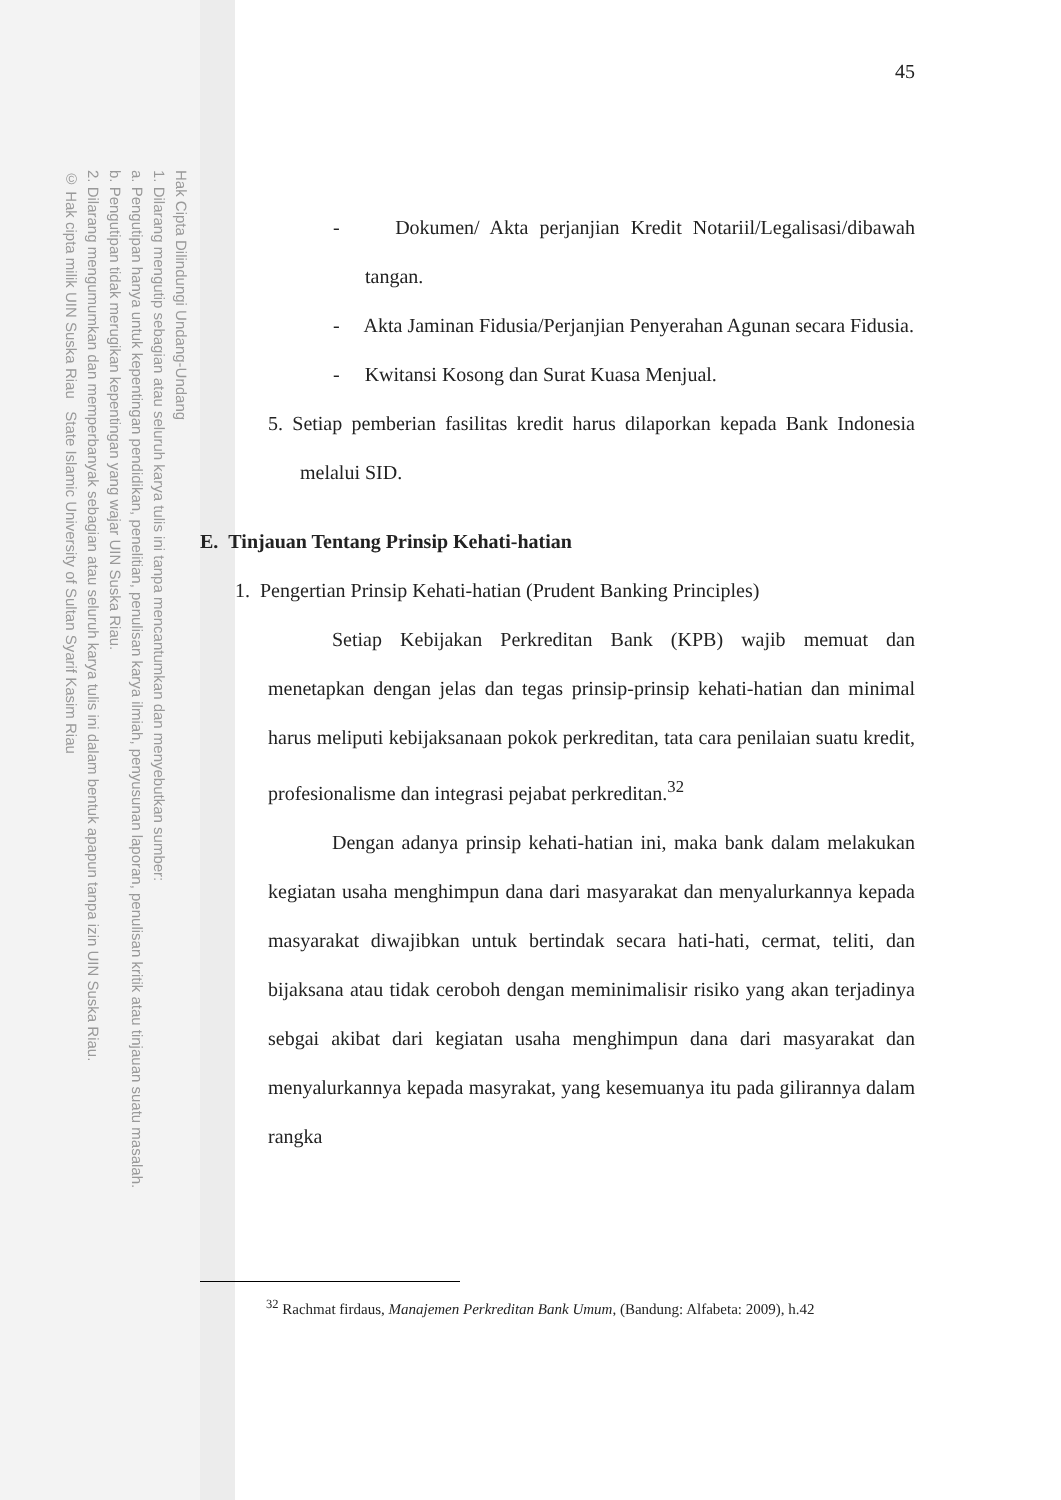Hak Cipta Dilindungi Undang-Undang
1. Dilarang mengutip sebagian atau seluruh karya tulis ini tanpa mencantumkan dan menyebutkan sumber:
a. Pengutipan hanya untuk kepentingan pendidikan, penelitian, penulisan karya ilmiah, penyusunan laporan, penulisan kritik atau tinjauan suatu masalah.
b. Pengutipan tidak merugikan kepentingan yang wajar UIN Suska Riau.
2. Dilarang mengumumkan dan memperbanyak sebagian atau seluruh karya tulis ini dalam bentuk apapun tanpa izin UIN Suska Riau.
© Hak cipta milik UIN Suska Riau State Islamic University of Sultan Syarif Kasim Riau
45
- Dokumen/ Akta perjanjian Kredit Notariil/Legalisasi/dibawah tangan.
- Akta Jaminan Fidusia/Perjanjian Penyerahan Agunan secara Fidusia.
- Kwitansi Kosong dan Surat Kuasa Menjual.
5. Setiap pemberian fasilitas kredit harus dilaporkan kepada Bank Indonesia melalui SID.
E. Tinjauan Tentang Prinsip Kehati-hatian
1. Pengertian Prinsip Kehati-hatian (Prudent Banking Principles)
Setiap Kebijakan Perkreditan Bank (KPB) wajib memuat dan menetapkan dengan jelas dan tegas prinsip-prinsip kehati-hatian dan minimal harus meliputi kebijaksanaan pokok perkreditan, tata cara penilaian suatu kredit, profesionalisme dan integrasi pejabat perkreditan.<sup>32</sup>
Dengan adanya prinsip kehati-hatian ini, maka bank dalam melakukan kegiatan usaha menghimpun dana dari masyarakat dan menyalurkannya kepada masyarakat diwajibkan untuk bertindak secara hati-hati, cermat, teliti, dan bijaksana atau tidak ceroboh dengan meminimalisir risiko yang akan terjadinya sebgai akibat dari kegiatan usaha menghimpun dana dari masyarakat dan menyalurkannya kepada masyrakat, yang kesemuanya itu pada gilirannya dalam rangka
<sup>32</sup> Rachmat firdaus, Manajemen Perkreditan Bank Umum, (Bandung: Alfabeta: 2009), h.42